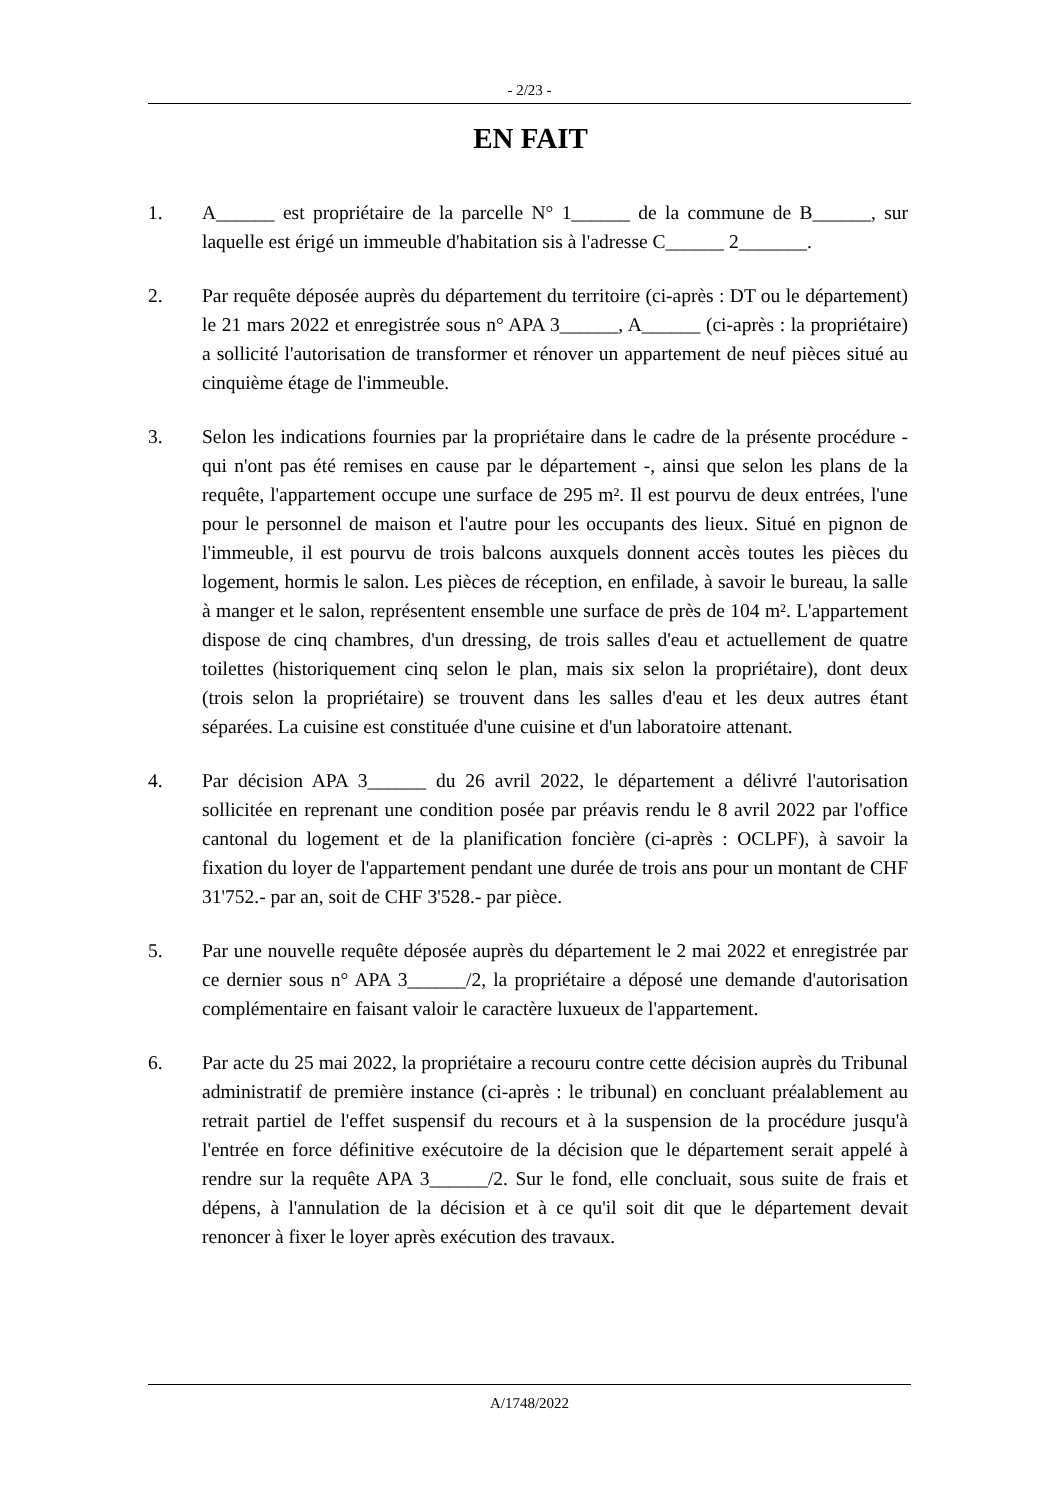- 2/23 -
EN FAIT
1. A______ est propriétaire de la parcelle N° 1______ de la commune de B______, sur laquelle est érigé un immeuble d'habitation sis à l'adresse C______ 2_______.
2. Par requête déposée auprès du département du territoire (ci-après : DT ou le département) le 21 mars 2022 et enregistrée sous n° APA 3______, A______ (ci-après : la propriétaire) a sollicité l'autorisation de transformer et rénover un appartement de neuf pièces situé au cinquième étage de l'immeuble.
3. Selon les indications fournies par la propriétaire dans le cadre de la présente procédure - qui n'ont pas été remises en cause par le département -, ainsi que selon les plans de la requête, l'appartement occupe une surface de 295 m². Il est pourvu de deux entrées, l'une pour le personnel de maison et l'autre pour les occupants des lieux. Situé en pignon de l'immeuble, il est pourvu de trois balcons auxquels donnent accès toutes les pièces du logement, hormis le salon. Les pièces de réception, en enfilade, à savoir le bureau, la salle à manger et le salon, représentent ensemble une surface de près de 104 m². L'appartement dispose de cinq chambres, d'un dressing, de trois salles d'eau et actuellement de quatre toilettes (historiquement cinq selon le plan, mais six selon la propriétaire), dont deux (trois selon la propriétaire) se trouvent dans les salles d'eau et les deux autres étant séparées. La cuisine est constituée d'une cuisine et d'un laboratoire attenant.
4. Par décision APA 3______ du 26 avril 2022, le département a délivré l'autorisation sollicitée en reprenant une condition posée par préavis rendu le 8 avril 2022 par l'office cantonal du logement et de la planification foncière (ci-après : OCLPF), à savoir la fixation du loyer de l'appartement pendant une durée de trois ans pour un montant de CHF 31'752.- par an, soit de CHF 3'528.- par pièce.
5. Par une nouvelle requête déposée auprès du département le 2 mai 2022 et enregistrée par ce dernier sous n° APA 3______/2, la propriétaire a déposé une demande d'autorisation complémentaire en faisant valoir le caractère luxueux de l'appartement.
6. Par acte du 25 mai 2022, la propriétaire a recouru contre cette décision auprès du Tribunal administratif de première instance (ci-après : le tribunal) en concluant préalablement au retrait partiel de l'effet suspensif du recours et à la suspension de la procédure jusqu'à l'entrée en force définitive exécutoire de la décision que le département serait appelé à rendre sur la requête APA 3______/2. Sur le fond, elle concluait, sous suite de frais et dépens, à l'annulation de la décision et à ce qu'il soit dit que le département devait renoncer à fixer le loyer après exécution des travaux.
A/1748/2022